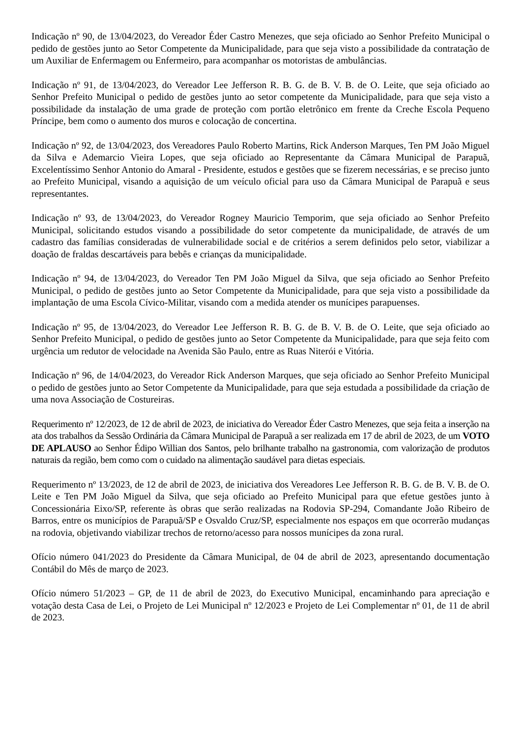Indicação nº 90, de 13/04/2023, do Vereador Éder Castro Menezes, que seja oficiado ao Senhor Prefeito Municipal o pedido de gestões junto ao Setor Competente da Municipalidade, para que seja visto a possibilidade da contratação de um Auxiliar de Enfermagem ou Enfermeiro, para acompanhar os motoristas de ambulâncias.
Indicação nº 91, de 13/04/2023, do Vereador Lee Jefferson R. B. G. de B. V. B. de O. Leite, que seja oficiado ao Senhor Prefeito Municipal o pedido de gestões junto ao setor competente da Municipalidade, para que seja visto a possibilidade da instalação de uma grade de proteção com portão eletrônico em frente da Creche Escola Pequeno Príncipe, bem como o aumento dos muros e colocação de concertina.
Indicação nº 92, de 13/04/2023, dos Vereadores Paulo Roberto Martins, Rick Anderson Marques, Ten PM João Miguel da Silva e Ademarcio Vieira Lopes, que seja oficiado ao Representante da Câmara Municipal de Parapuã, Excelentíssimo Senhor Antonio do Amaral - Presidente, estudos e gestões que se fizerem necessárias, e se preciso junto ao Prefeito Municipal, visando a aquisição de um veículo oficial para uso da Câmara Municipal de Parapuã e seus representantes.
Indicação nº 93, de 13/04/2023, do Vereador Rogney Mauricio Temporim, que seja oficiado ao Senhor Prefeito Municipal, solicitando estudos visando a possibilidade do setor competente da municipalidade, de através de um cadastro das famílias consideradas de vulnerabilidade social e de critérios a serem definidos pelo setor, viabilizar a doação de fraldas descartáveis para bebês e crianças da municipalidade.
Indicação nº 94, de 13/04/2023, do Vereador Ten PM João Miguel da Silva, que seja oficiado ao Senhor Prefeito Municipal, o pedido de gestões junto ao Setor Competente da Municipalidade, para que seja visto a possibilidade da implantação de uma Escola Cívico-Militar, visando com a medida atender os munícipes parapuenses.
Indicação nº 95, de 13/04/2023, do Vereador Lee Jefferson R. B. G. de B. V. B. de O. Leite, que seja oficiado ao Senhor Prefeito Municipal, o pedido de gestões junto ao Setor Competente da Municipalidade, para que seja feito com urgência um redutor de velocidade na Avenida São Paulo, entre as Ruas Niterói e Vitória.
Indicação nº 96, de 14/04/2023, do Vereador Rick Anderson Marques, que seja oficiado ao Senhor Prefeito Municipal o pedido de gestões junto ao Setor Competente da Municipalidade, para que seja estudada a possibilidade da criação de uma nova Associação de Costureiras.
Requerimento nº 12/2023, de 12 de abril de 2023, de iniciativa do Vereador Éder Castro Menezes, que seja feita a inserção na ata dos trabalhos da Sessão Ordinária da Câmara Municipal de Parapuã a ser realizada em 17 de abril de 2023, de um VOTO DE APLAUSO ao Senhor Édipo Willian dos Santos, pelo brilhante trabalho na gastronomia, com valorização de produtos naturais da região, bem como com o cuidado na alimentação saudável para dietas especiais.
Requerimento nº 13/2023, de 12 de abril de 2023, de iniciativa dos Vereadores Lee Jefferson R. B. G. de B. V. B. de O. Leite e Ten PM João Miguel da Silva, que seja oficiado ao Prefeito Municipal para que efetue gestões junto à Concessionária Eixo/SP, referente às obras que serão realizadas na Rodovia SP-294, Comandante João Ribeiro de Barros, entre os municípios de Parapuã/SP e Osvaldo Cruz/SP, especialmente nos espaços em que ocorrerão mudanças na rodovia, objetivando viabilizar trechos de retorno/acesso para nossos munícipes da zona rural.
Ofício número 041/2023 do Presidente da Câmara Municipal, de 04 de abril de 2023, apresentando documentação Contábil do Mês de março de 2023.
Ofício número 51/2023 – GP, de 11 de abril de 2023, do Executivo Municipal, encaminhando para apreciação e votação desta Casa de Lei, o Projeto de Lei Municipal nº 12/2023 e Projeto de Lei Complementar nº 01, de 11 de abril de 2023.